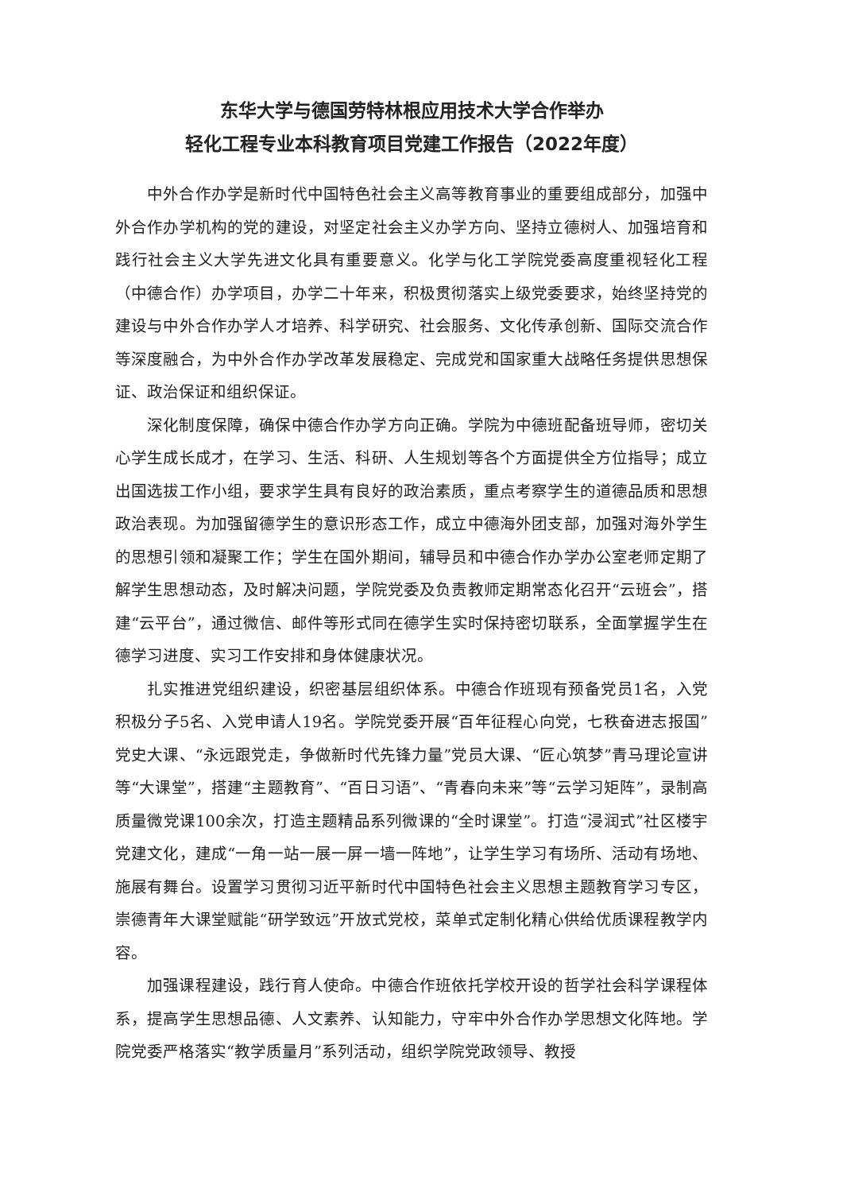东华大学与德国劳特林根应用技术大学合作举办
轻化工程专业本科教育项目党建工作报告（2022年度）
中外合作办学是新时代中国特色社会主义高等教育事业的重要组成部分，加强中外合作办学机构的党的建设，对坚定社会主义办学方向、坚持立德树人、加强培育和践行社会主义大学先进文化具有重要意义。化学与化工学院党委高度重视轻化工程（中德合作）办学项目，办学二十年来，积极贯彻落实上级党委要求，始终坚持党的建设与中外合作办学人才培养、科学研究、社会服务、文化传承创新、国际交流合作等深度融合，为中外合作办学改革发展稳定、完成党和国家重大战略任务提供思想保证、政治保证和组织保证。
深化制度保障，确保中德合作办学方向正确。学院为中德班配备班导师，密切关心学生成长成才，在学习、生活、科研、人生规划等各个方面提供全方位指导；成立出国选拔工作小组，要求学生具有良好的政治素质，重点考察学生的道德品质和思想政治表现。为加强留德学生的意识形态工作，成立中德海外团支部，加强对海外学生的思想引领和凝聚工作；学生在国外期间，辅导员和中德合作办学办公室老师定期了解学生思想动态，及时解决问题，学院党委及负责教师定期常态化召开“云班会”，搭建“云平台”，通过微信、邮件等形式同在德学生实时保持密切联系，全面掌握学生在德学习进度、实习工作安排和身体健康状况。
扎实推进党组织建设，织密基层组织体系。中德合作班现有预备党员1名，入党积极分子5名、入党申请人19名。学院党委开展“百年征程心向党，七秩奋进志报国”党史大课、“永远跟党走，争做新时代先锋力量”党员大课、“匠心筑梦”青马理论宣讲等“大课堂”，搭建“主题教育”、“百日习语”、“青春向未来”等“云学习矩阵”，录制高质量微党课100余次，打造主题精品系列微课的“全时课堂”。打造“浸润式”社区楼宇党建文化，建成“一角一站一展一屏一墙一阵地”，让学生学习有场所、活动有场地、施展有舞台。设置学习贯彻习近平新时代中国特色社会主义思想主题教育学习专区，崇德青年大课堂赋能“研学致远”开放式党校，菜单式定制化精心供给优质课程教学内容。
加强课程建设，践行育人使命。中德合作班依托学校开设的哲学社会科学课程体系，提高学生思想品德、人文素养、认知能力，守牢中外合作办学思想文化阵地。学院党委严格落实“教学质量月”系列活动，组织学院党政领导、教授